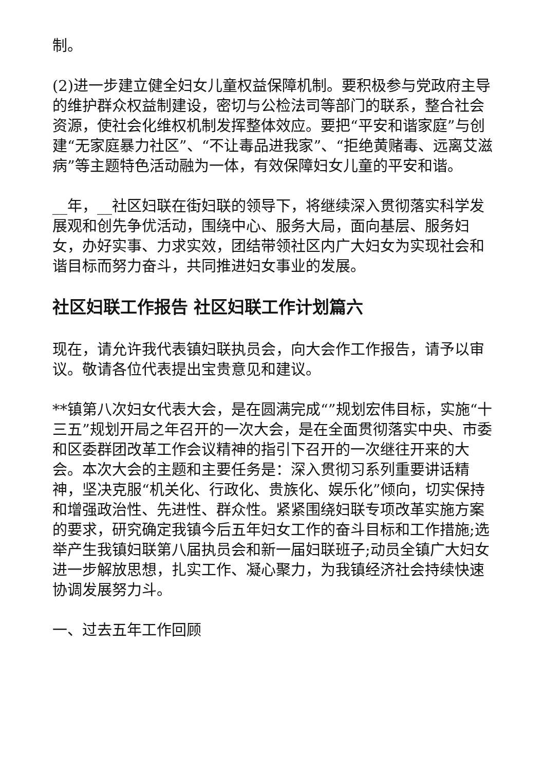制。
(2)进一步建立健全妇女儿童权益保障机制。要积极参与党政府主导的维护群众权益制建设，密切与公检法司等部门的联系，整合社会资源，使社会化维权机制发挥整体效应。要把“平安和谐家庭”与创建“无家庭暴力社区”、“不让毒品进我家”、“拒绝黄赌毒、远离艾滋病”等主题特色活动融为一体，有效保障妇女儿童的平安和谐。
__年，__社区妇联在街妇联的领导下，将继续深入贯彻落实科学发展观和创先争优活动，围绕中心、服务大局，面向基层、服务妇女，办好实事、力求实效，团结带领社区内广大妇女为实现社会和谐目标而努力奋斗，共同推进妇女事业的发展。
社区妇联工作报告 社区妇联工作计划篇六
现在，请允许我代表镇妇联执员会，向大会作工作报告，请予以审议。敬请各位代表提出宝贵意见和建议。
**镇第八次妇女代表大会，是在圆满完成“”规划宏伟目标，实施“十三五”规划开局之年召开的一次大会，是在全面贯彻落实中央、市委和区委群团改革工作会议精神的指引下召开的一次继往开来的大会。本次大会的主题和主要任务是：深入贯彻习系列重要讲话精神，坚决克服“机关化、行政化、贵族化、娱乐化”倾向，切实保持和增强政治性、先进性、群众性。紧紧围绕妇联专项改革实施方案的要求，研究确定我镇今后五年妇女工作的奋斗目标和工作措施;选举产生我镇妇联第八届执员会和新一届妇联班子;动员全镇广大妇女进一步解放思想，扎实工作、凝心聚力，为我镇经济社会持续快速协调发展努力斗。
一、过去五年工作回顾